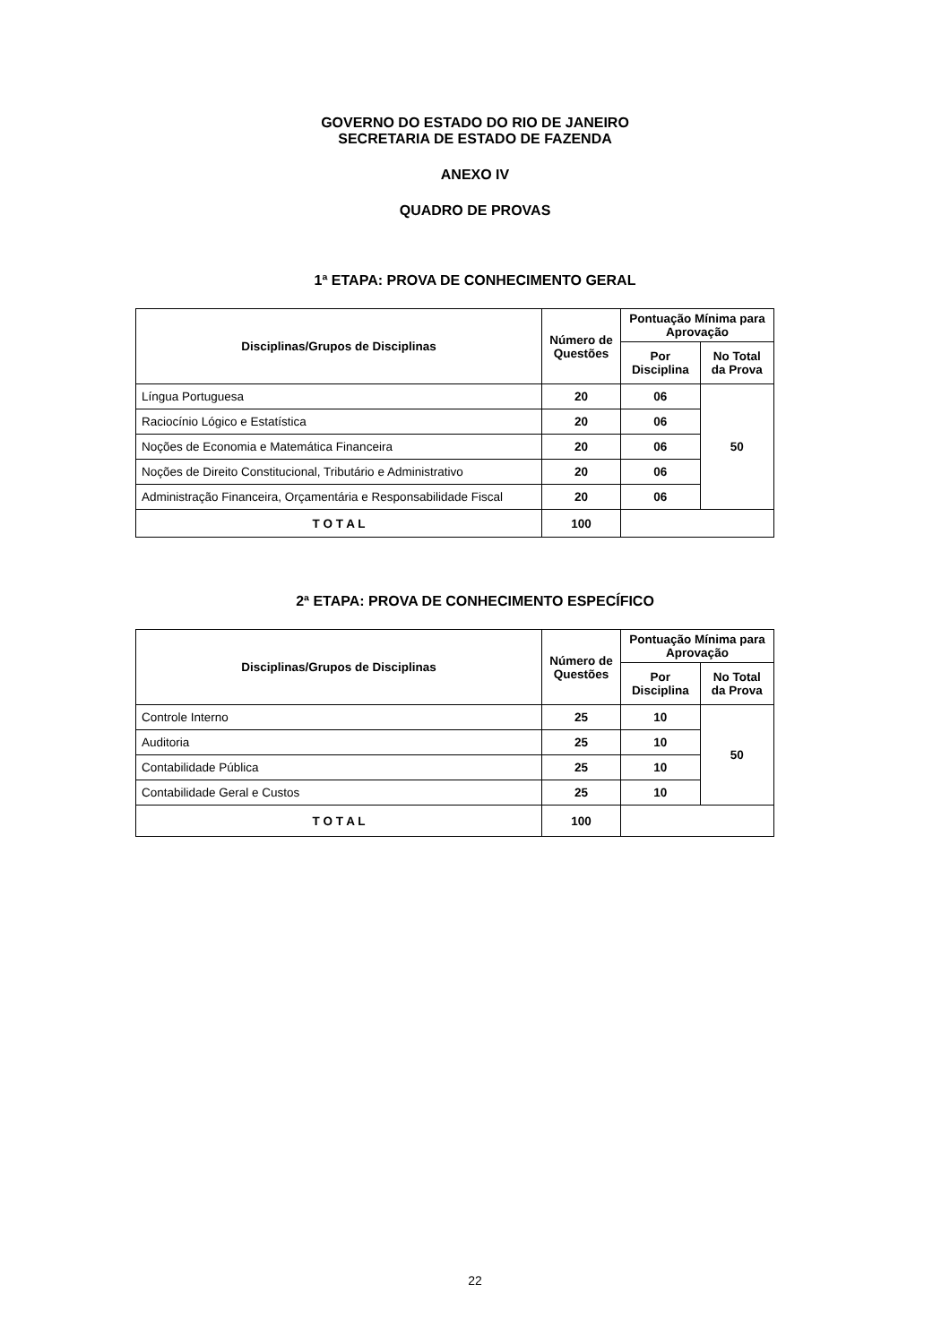GOVERNO DO ESTADO DO RIO DE JANEIRO
SECRETARIA DE ESTADO DE FAZENDA
ANEXO IV
QUADRO DE PROVAS
1ª ETAPA: PROVA DE CONHECIMENTO GERAL
| Disciplinas/Grupos de Disciplinas | Número de Questões | Pontuação Mínima para Aprovação | |
| --- | --- | --- | --- |
| | | Por Disciplina | No Total da Prova |
| Língua Portuguesa | 20 | 06 | 50 |
| Raciocínio Lógico e Estatística | 20 | 06 | |
| Noções de Economia e Matemática Financeira | 20 | 06 | |
| Noções de Direito Constitucional, Tributário e Administrativo | 20 | 06 | |
| Administração Financeira, Orçamentária e Responsabilidade Fiscal | 20 | 06 | |
| T O T A L | 100 | | |
2ª ETAPA: PROVA DE CONHECIMENTO ESPECÍFICO
| Disciplinas/Grupos de Disciplinas | Número de Questões | Pontuação Mínima para Aprovação | |
| --- | --- | --- | --- |
| | | Por Disciplina | No Total da Prova |
| Controle Interno | 25 | 10 | 50 |
| Auditoria | 25 | 10 | |
| Contabilidade Pública | 25 | 10 | |
| Contabilidade Geral e Custos | 25 | 10 | |
| T O T A L | 100 | | |
22